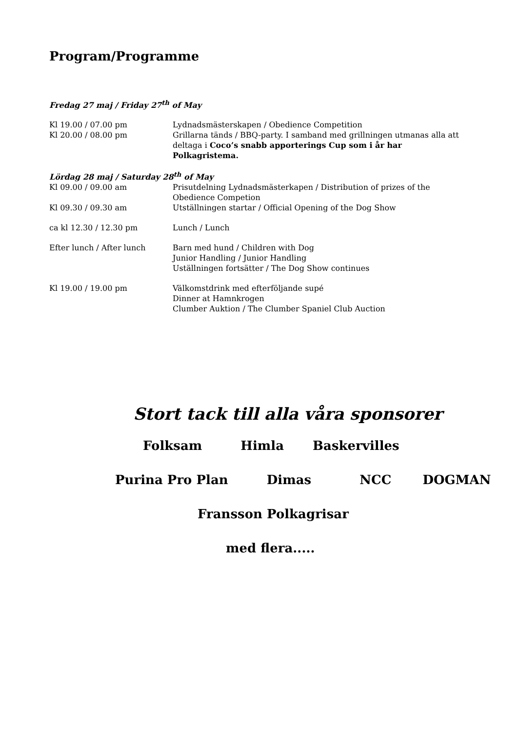Program/Programme
Fredag 27 maj / Friday 27<sup>th</sup> of May
Kl 19.00 / 07.00 pm Lydnadsmästerskapen / Obedience Competition
Kl 20.00 / 08.00 pm Grillarna tänds / BBQ-party. I samband med grillningen utmanas alla att deltaga i Coco’s snabb apporterings Cup som i år har Polkagristema.
Lördag 28 maj / Saturday 28<sup>th</sup> of May
Kl 09.00 / 09.00 am Prisutdelning Lydnadsmästerkapen / Distribution of prizes of the Obedience Competion
Kl 09.30 / 09.30 am Utställningen startar / Official Opening of the Dog Show
ca kl 12.30 / 12.30 pm Lunch / Lunch
Efter lunch / After lunch Barn med hund / Children with Dog
Junior Handling / Junior Handling
Uställningen fortsätter / The Dog Show continues
Kl 19.00 / 19.00 pm Välkomstdrink med efterföljande supé
Dinner at Hamnkrogen
Clumber Auktion / The Clumber Spaniel Club Auction
Stort tack till alla våra sponsorer
Folksam Himla Baskervilles
Purina Pro Plan Dimas NCC DOGMAN
Fransson Polkagrisar
med flera.....